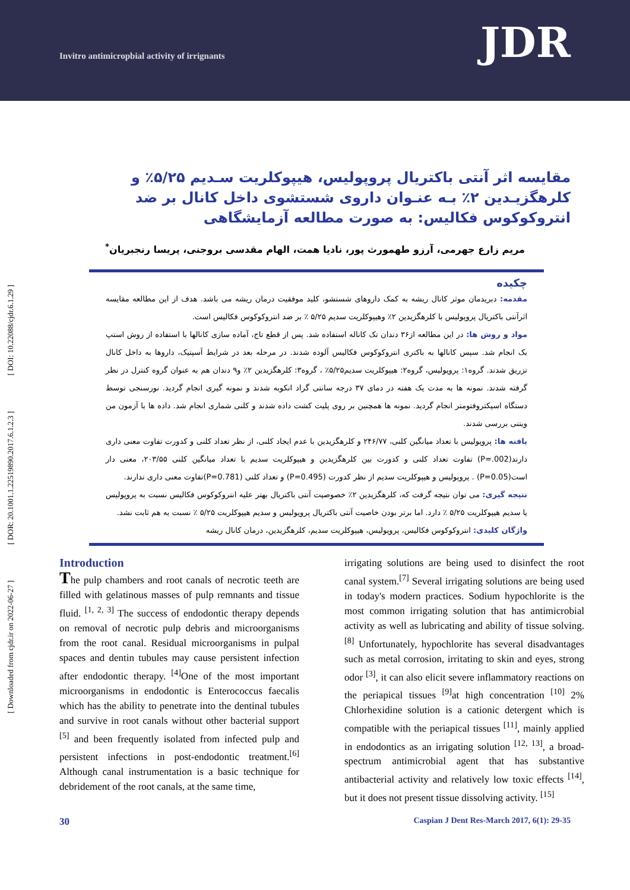Invitro antimicropbial activity of irrignants
JDR
[ DOI: 10.22088/cjdr.6.1.29 ]
[ DOR: 20.1001.1.22519890.2017.6.1.2.3 ]
[ Downloaded from cjdr.ir on 2022-06-27 ]
مقایسه اثر آنتی باکتریال پروپولیس، هیپوکلریت سـدیم ۵/۲۵٪ و کلرهگزیـدین ۲٪ بـه عنـوان داروی شستشوی داخل کانال بر ضد انتروکوکوس فکالیس: به صورت مطالعه آزمایشگاهی
مریم زارع جهرمی، آرزو طهمورث پور، نادیا همت، الهام مقدسی بروجنی، پریسا رنجبریان<sup>*</sup>
چکیده
مقدمه: دبریدمان موثر کانال ریشه به کمک داروهای شستشو، کلید موفقیت درمان ریشه می باشد. هدف از این مطالعه مقایسه اثرآنتی باکتریال پروپولیس با کلرهگزیدین ۲٪ وهیپوکلریت سدیم ۵/۲۵ ٪ بر ضد انتروکوکوس فکالیس است.
مواد و روش ها: در این مطالعه از۳۶ دندان تک کاناله استفاده شد. پس از قطع تاج، آماده سازی کانالها با استفاده از روش استپ بک انجام شد. سپس کانالها به باکتری انتروکوکوس فکالیس آلوده شدند. در مرحله بعد در شرایط آسپتیک، داروها به داخل کانال تزریق شدند. گروه۱: پروپولیس، گروه۲: هیپوکلریت سدیم۵/۲۵٪ ، گروه۳: کلرهگزیدین ۲٪ و۹ دندان هم به عنوان گروه کنترل در نظر گرفته شدند. نمونه ها به مدت یک هفته در دمای ۳۷ درجه سانتی گراد انکوبه شدند و نمونه گیری انجام گردید. نورسنجی توسط دستگاه اسپکتروفتومتر انجام گردید. نمونه ها همچنین بر روی پلیت کشت داده شدند و کلنی شماری انجام شد. داده ها با آزمون من ویتنی بررسی شدند.
یافته ها: پروپولیس با تعداد میانگین کلنی، ۲۴۶/۷۷ و کلرهگزیدین با عدم ایجاد کلنی، از نظر تعداد کلنی و کدورت تفاوت معنی داری دارند(P=.002) تفاوت تعداد کلنی و کدورت بین کلرهگزیدین و هیپوکلریت سدیم با تعداد میانگین کلنی ۲۰۳/۵۵، معنی دار است(P=0.05) . پروپولیس و هیپوکلریت سدیم از نظر کدورت (P=0.495) و تعداد کلنی (P=0.781)تفاوت معنی داری ندارند.
نتیجه گیری: می توان نتیجه گرفت که، کلرهگزیدین ۲٪ خصوصیت آنتی باکتریال بهتر علیه انتروکوکوس فکالیس نسبت به پروپولیس یا سدیم هیپوکلریت ۵/۲۵ ٪ دارد. اما برتر بودن خاصیت آنتی باکتریال پروپولیس و سدیم هیپوکلریت ۵/۲۵ ٪ نسبت به هم ثابت نشد.
واژگان کلیدی: انتروکوکوس فکالیس، پروپولیس، هیپوکلریت سدیم، کلرهگزیدین، درمان کانال ریشه
Introduction
The pulp chambers and root canals of necrotic teeth are filled with gelatinous masses of pulp remnants and tissue fluid. <sup>[1, 2, 3]</sup> The success of endodontic therapy depends on removal of necrotic pulp debris and microorganisms from the root canal. Residual microorganisms in pulpal spaces and dentin tubules may cause persistent infection after endodontic therapy. <sup>[4]</sup>One of the most important microorganisms in endodontic is Enterococcus faecalis which has the ability to penetrate into the dentinal tubules and survive in root canals without other bacterial support <sup>[5]</sup> and been frequently isolated from infected pulp and persistent infections in post-endodontic treatment.<sup>[6]</sup> Although canal instrumentation is a basic technique for debridement of the root canals, at the same time,
irrigating solutions are being used to disinfect the root canal system.<sup>[7]</sup> Several irrigating solutions are being used in today's modern practices. Sodium hypochlorite is the most common irrigating solution that has antimicrobial activity as well as lubricating and ability of tissue solving.<sup>[8]</sup> Unfortunately, hypochlorite has several disadvantages such as metal corrosion, irritating to skin and eyes, strong odor <sup>[3]</sup>, it can also elicit severe inflammatory reactions on the periapical tissues <sup>[9]</sup>at high concentration <sup>[10]</sup> 2% Chlorhexidine solution is a cationic detergent which is compatible with the periapical tissues <sup>[11]</sup>, mainly applied in endodontics as an irrigating solution <sup>[12, 13]</sup>, a broad-spectrum antimicrobial agent that has substantive antibacterial activity and relatively low toxic effects <sup>[14]</sup>, but it does not present tissue dissolving activity. <sup>[15]</sup>
30 Caspian J Dent Res-March 2017, 6(1): 29-35